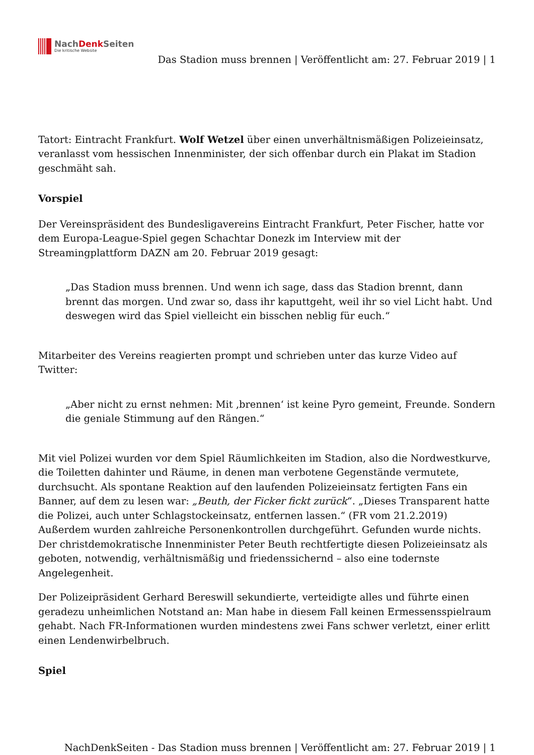NachDenk Seiten
Die kritische Website
Das Stadion muss brennen | Veröffentlicht am: 27. Februar 2019 | 1
Tatort: Eintracht Frankfurt. Wolf Wetzel über einen unverhältnismäßigen Polizeieinsatz, veranlasst vom hessischen Innenminister, der sich offenbar durch ein Plakat im Stadion geschmäht sah.
Vorspiel
Der Vereinspräsident des Bundesligavereins Eintracht Frankfurt, Peter Fischer, hatte vor dem Europa-League-Spiel gegen Schachtar Donezk im Interview mit der Streamingplattform DAZN am 20. Februar 2019 gesagt:
„Das Stadion muss brennen. Und wenn ich sage, dass das Stadion brennt, dann brennt das morgen. Und zwar so, dass ihr kaputtgeht, weil ihr so viel Licht habt. Und deswegen wird das Spiel vielleicht ein bisschen neblig für euch.“
Mitarbeiter des Vereins reagierten prompt und schrieben unter das kurze Video auf Twitter:
„Aber nicht zu ernst nehmen: Mit ‚brennen‘ ist keine Pyro gemeint, Freunde. Sondern die geniale Stimmung auf den Rängen.“
Mit viel Polizei wurden vor dem Spiel Räumlichkeiten im Stadion, also die Nordwestkurve, die Toiletten dahinter und Räume, in denen man verbotene Gegenstände vermutete, durchsucht. Als spontane Reaktion auf den laufenden Polizeieinsatz fertigten Fans ein Banner, auf dem zu lesen war: „Beuth, der Ficker fickt zurück“. „Dieses Transparent hatte die Polizei, auch unter Schlagstockeinsatz, entfernen lassen.“ (FR vom 21.2.2019) Außerdem wurden zahlreiche Personenkontrollen durchgeführt. Gefunden wurde nichts. Der christdemokratische Innenminister Peter Beuth rechtfertigte diesen Polizeieinsatz als geboten, notwendig, verhältnismäßig und friedenssichernd – also eine todernste Angelegenheit.
Der Polizeipräsident Gerhard Bereswill sekundierte, verteidigte alles und führte einen geradezu unheimlichen Notstand an: Man habe in diesem Fall keinen Ermessensspielraum gehabt. Nach FR-Informationen wurden mindestens zwei Fans schwer verletzt, einer erlitt einen Lendenwirbelbruch.
Spiel
NachDenkSeiten - Das Stadion muss brennen | Veröffentlicht am: 27. Februar 2019 | 1